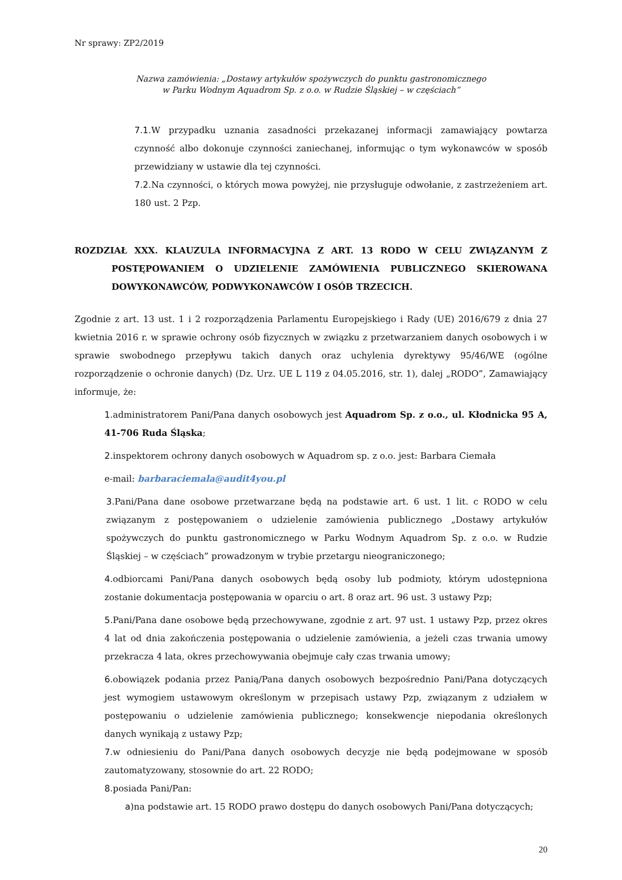Nr sprawy: ZP2/2019
Nazwa zamówienia: „Dostawy artykułów spożywczych do punktu gastronomicznego
w Parku Wodnym Aquadrom Sp. z o.o. w Rudzie Śląskiej – w częściach”
7.1. W przypadku uznania zasadności przekazanej informacji zamawiający powtarza czynność albo dokonuje czynności zaniechanej, informując o tym wykonawców w sposób przewidziany w ustawie dla tej czynności.
7.2. Na czynności, o których mowa powyżej, nie przysługuje odwołanie, z zastrzeżeniem art. 180 ust. 2 Pzp.
ROZDZIAŁ XXX. KLAUZULA INFORMACYJNA Z ART. 13 RODO W CELU ZWIĄZANYM Z POSTĘPOWANIEM O UDZIELENIE ZAMÓWIENIA PUBLICZNEGO SKIEROWANA DOWYKONAWCÓW, PODWYKONAWCÓW I OSÓB TRZECICH.
Zgodnie z art. 13 ust. 1 i 2 rozporządzenia Parlamentu Europejskiego i Rady (UE) 2016/679 z dnia 27 kwietnia 2016 r. w sprawie ochrony osób fizycznych w związku z przetwarzaniem danych osobowych i w sprawie swobodnego przepływu takich danych oraz uchylenia dyrektywy 95/46/WE (ogólne rozporządzenie o ochronie danych) (Dz. Urz. UE L 119 z 04.05.2016, str. 1), dalej „RODO”, Zamawiający informuje, że:
1. administratorem Pani/Pana danych osobowych jest Aquadrom Sp. z o.o., ul. Kłodnicka 95 A, 41-706 Ruda Śląska;
2. inspektorem ochrony danych osobowych w Aquadrom sp. z o.o. jest: Barbara Ciemała
e-mail: barbaraciemala@audit4you.pl
3. Pani/Pana dane osobowe przetwarzane będą na podstawie art. 6 ust. 1 lit. c RODO w celu związanym z postępowaniem o udzielenie zamówienia publicznego „Dostawy artykułów spożywczych do punktu gastronomicznego w Parku Wodnym Aquadrom Sp. z o.o. w Rudzie Śląskiej – w częściach” prowadzonym w trybie przetargu nieograniczonego;
4. odbiorcami Pani/Pana danych osobowych będą osoby lub podmioty, którym udostępniona zostanie dokumentacja postępowania w oparciu o art. 8 oraz art. 96 ust. 3 ustawy Pzp;
5. Pani/Pana dane osobowe będą przechowywane, zgodnie z art. 97 ust. 1 ustawy Pzp, przez okres 4 lat od dnia zakończenia postępowania o udzielenie zamówienia, a jeżeli czas trwania umowy przekracza 4 lata, okres przechowywania obejmuje cały czas trwania umowy;
6. obowiązek podania przez Panią/Pana danych osobowych bezpośrednio Pani/Pana dotyczących jest wymogiem ustawowym określonym w przepisach ustawy Pzp, związanym z udziałem w postępowaniu o udzielenie zamówienia publicznego; konsekwencje niepodania określonych danych wynikają z ustawy Pzp;
7. w odniesieniu do Pani/Pana danych osobowych decyzje nie będą podejmowane w sposób zautomatyzowany, stosownie do art. 22 RODO;
8. posiada Pani/Pan:
a) na podstawie art. 15 RODO prawo dostępu do danych osobowych Pani/Pana dotyczących;
20